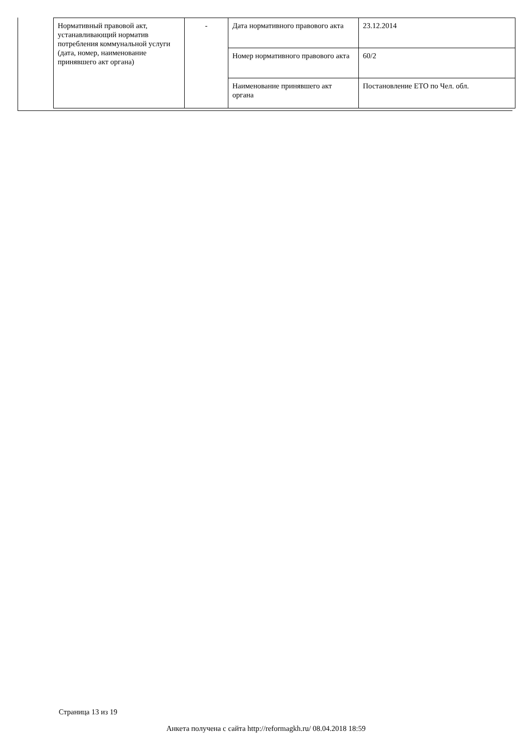| Нормативный правовой акт, устанавливающий норматив потребления коммунальной услуги (дата, номер, наименование принявшего акт органа) | - | Дата нормативного правового акта | 23.12.2014 |
| | | Номер нормативного правового акта | 60/2 |
| | | Наименование принявшего акт органа | Постановление ЕТО по Чел. обл. |
Страница 13 из 19
Анкета получена с сайта http://reformagkh.ru/ 08.04.2018 18:59